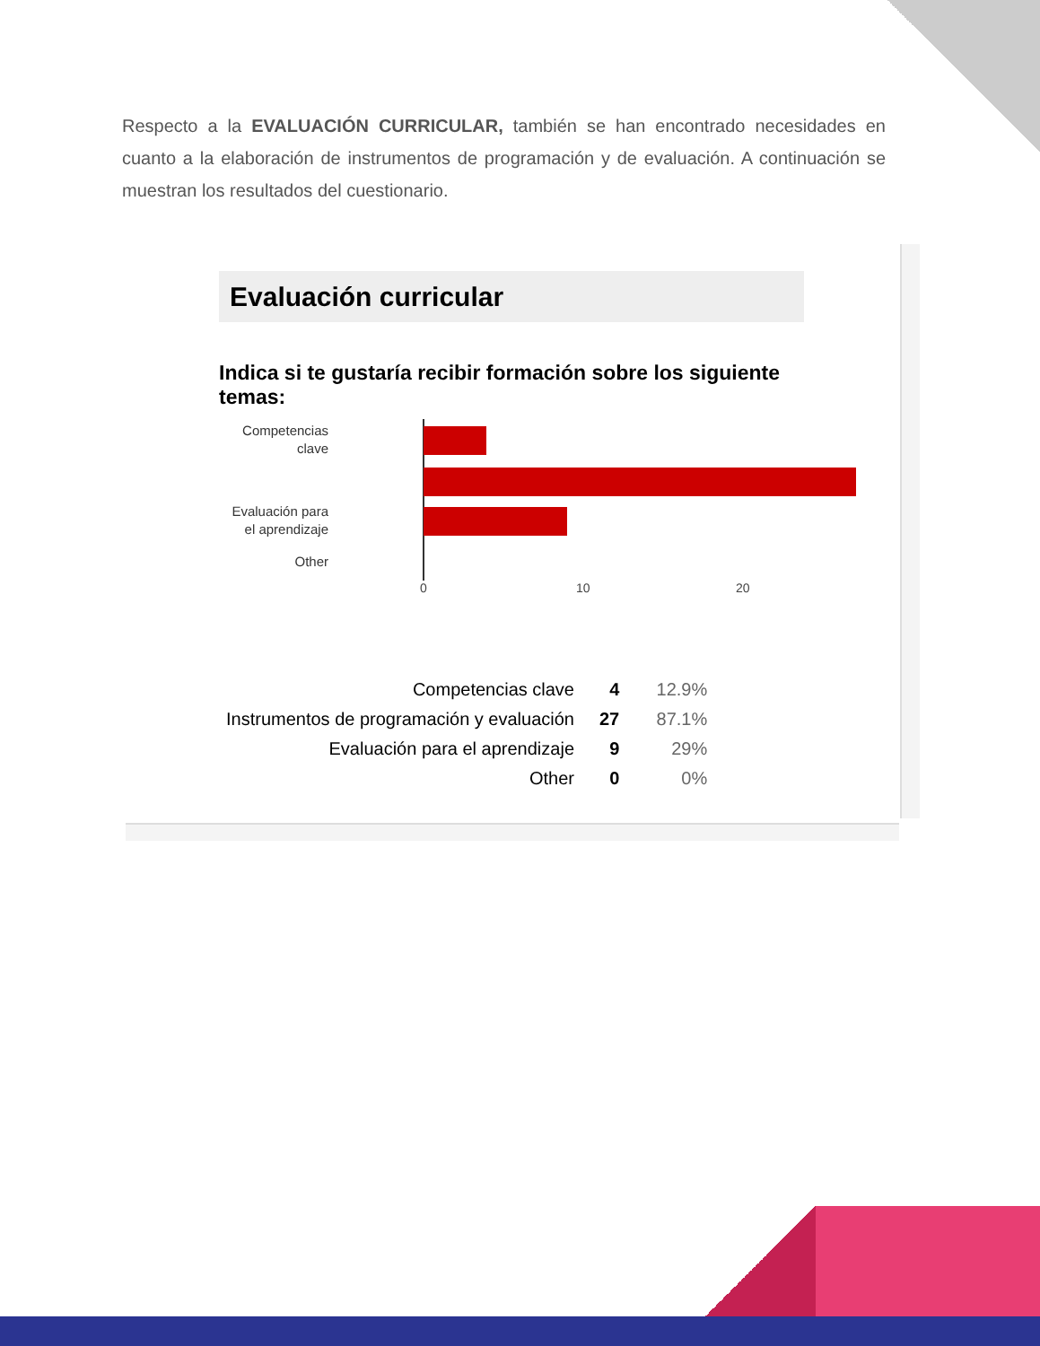Respecto a la EVALUACIÓN CURRICULAR, también se han encontrado necesidades en cuanto a la elaboración de instrumentos de programación y de evaluación. A continuación se muestran los resultados del cuestionario.
Evaluación curricular
Indica si te gustaría recibir formación sobre los siguiente temas:
Competencias
clave
Evaluación para
el aprendizaje
Other
0 10 20
| Competencias clave | 4 | 12.9% |
| Instrumentos de programación y evaluación | 27 | 87.1% |
| Evaluación para el aprendizaje | 9 | 29% |
| Other | 0 | 0% |